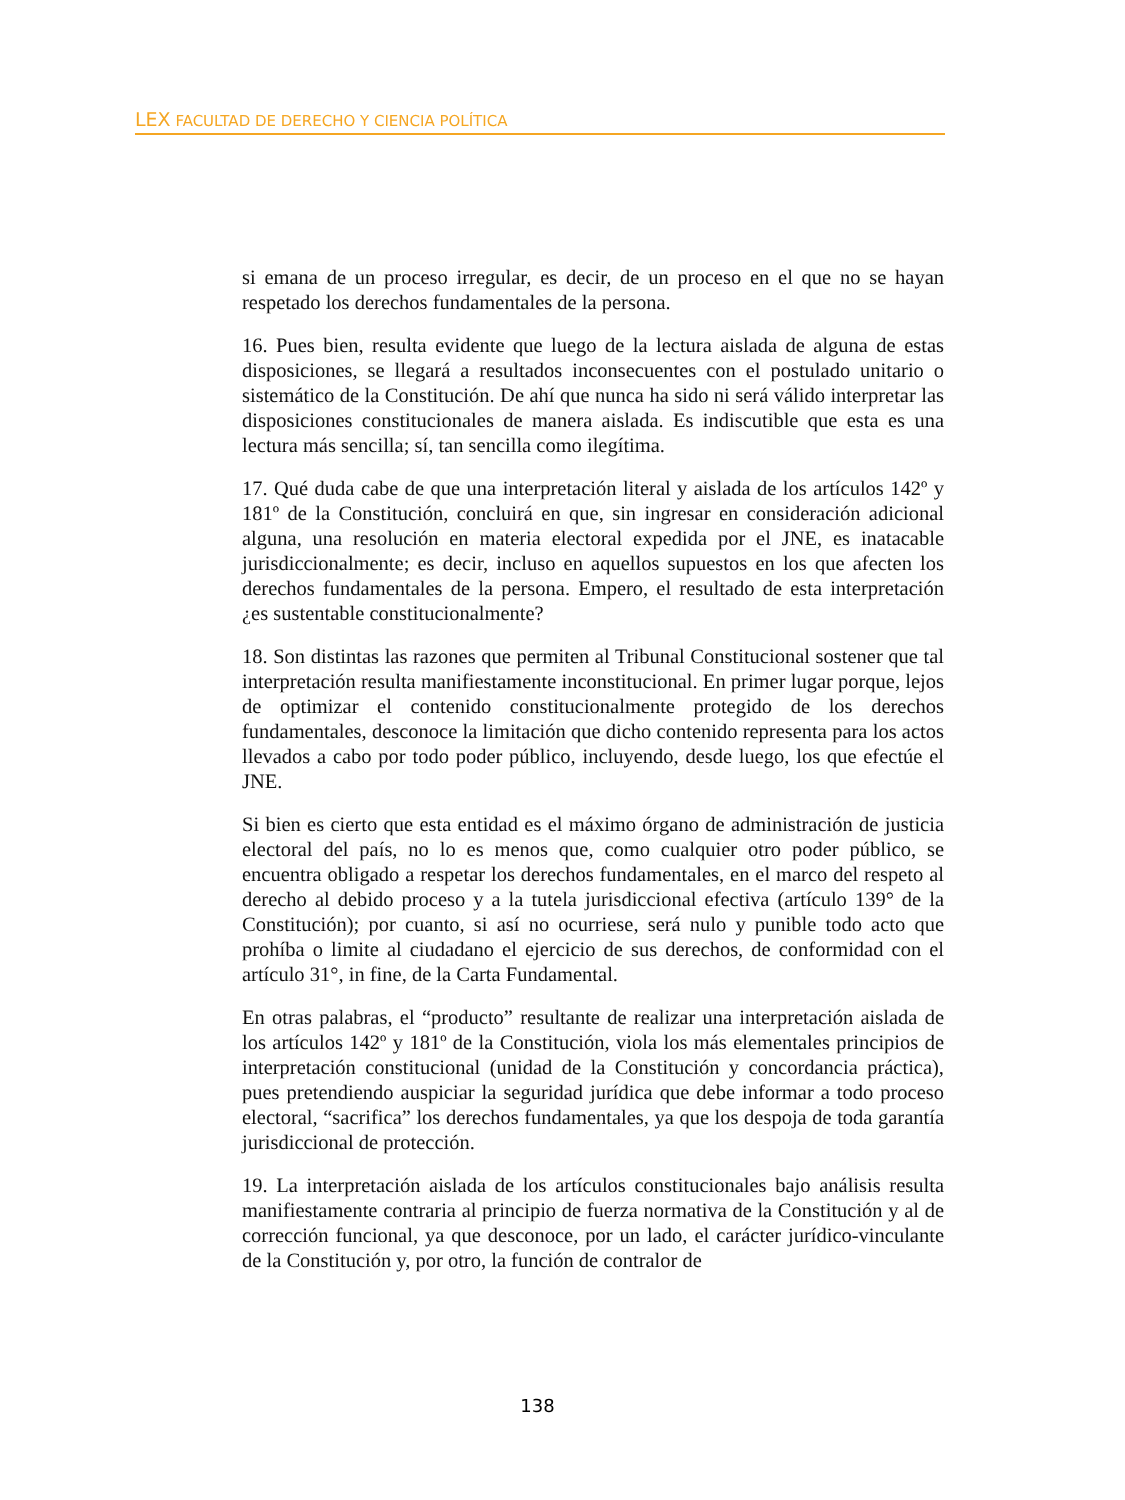LEX FACULTAD DE DERECHO Y CIENCIA POLÍTICA
si emana de un proceso irregular, es decir, de un proceso en el que no se hayan respetado los derechos fundamentales de la persona.
16. Pues bien, resulta evidente que luego de la lectura aislada de alguna de estas disposiciones, se llegará a resultados inconsecuentes con el postulado unitario o sistemático de la Constitución. De ahí que nunca ha sido ni será válido interpretar las disposiciones constitucionales de manera aislada. Es indiscutible que esta es una lectura más sencilla; sí, tan sencilla como ilegítima.
17. Qué duda cabe de que una interpretación literal y aislada de los artículos 142º y 181º de la Constitución, concluirá en que, sin ingresar en consideración adicional alguna, una resolución en materia electoral expedida por el JNE, es inatacable jurisdiccionalmente; es decir, incluso en aquellos supuestos en los que afecten los derechos fundamentales de la persona. Empero, el resultado de esta interpretación ¿es sustentable constitucionalmente?
18. Son distintas las razones que permiten al Tribunal Constitucional sostener que tal interpretación resulta manifiestamente inconstitucional. En primer lugar porque, lejos de optimizar el contenido constitucionalmente protegido de los derechos fundamentales, desconoce la limitación que dicho contenido representa para los actos llevados a cabo por todo poder público, incluyendo, desde luego, los que efectúe el JNE.
Si bien es cierto que esta entidad es el máximo órgano de administración de justicia electoral del país, no lo es menos que, como cualquier otro poder público, se encuentra obligado a respetar los derechos fundamentales, en el marco del respeto al derecho al debido proceso y a la tutela jurisdiccional efectiva (artículo 139° de la Constitución); por cuanto, si así no ocurriese, será nulo y punible todo acto que prohíba o limite al ciudadano el ejercicio de sus derechos, de conformidad con el artículo 31°, in fine, de la Carta Fundamental.
En otras palabras, el “producto” resultante de realizar una interpretación aislada de los artículos 142º y 181º de la Constitución, viola los más elementales principios de interpretación constitucional (unidad de la Constitución y concordancia práctica), pues pretendiendo auspiciar la seguridad jurídica que debe informar a todo proceso electoral, “sacrifica” los derechos fundamentales, ya que los despoja de toda garantía jurisdiccional de protección.
19. La interpretación aislada de los artículos constitucionales bajo análisis resulta manifiestamente contraria al principio de fuerza normativa de la Constitución y al de corrección funcional, ya que desconoce, por un lado, el carácter jurídico-vinculante de la Constitución y, por otro, la función de contralor de
138